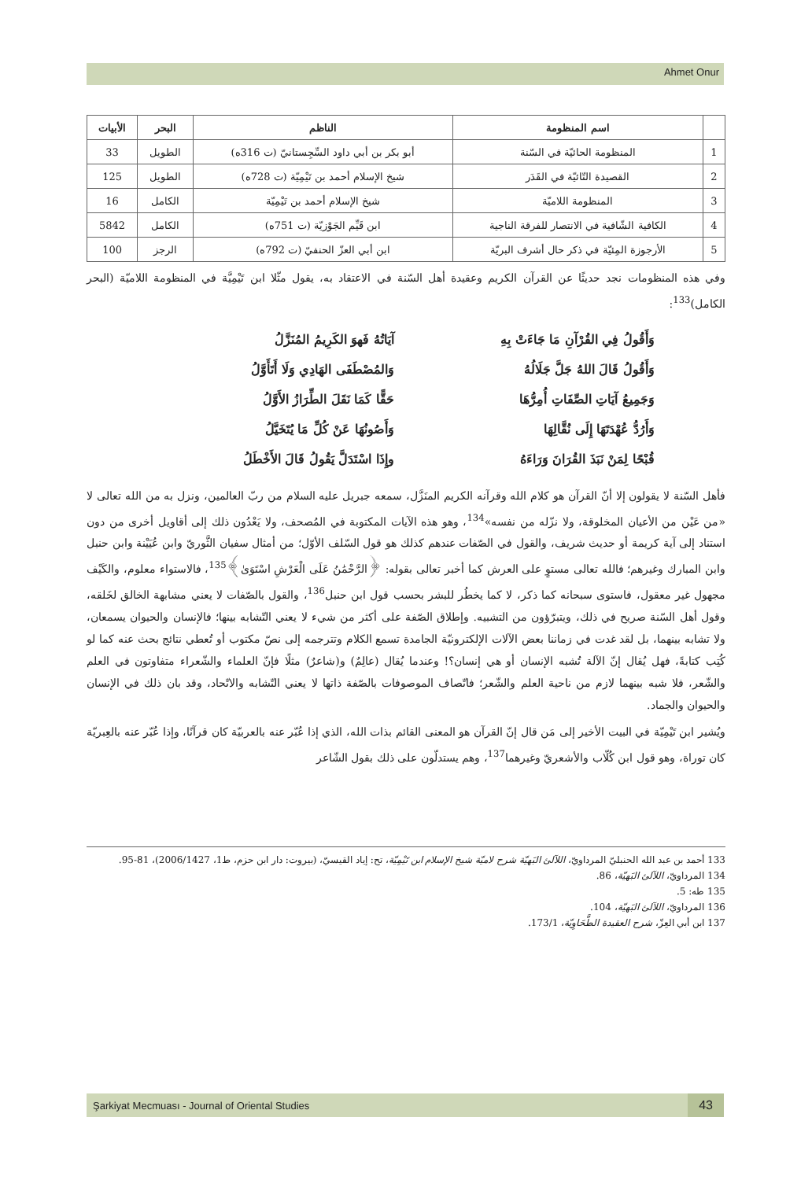Ahmet Onur
| | اسم المنظومة | الناظم | البحر | الأبيات |
| --- | --- | --- | --- | --- |
| 1 | المنظومة الحائيّة في السّنة | أبو بكر بن أبي داود السِّجِستانيّ (ت 316ه) | الطويل | 33 |
| 2 | القصيدة التّائيّة في القَدَر | شيخ الإسلام أحمد بن تَيْمِيّة (ت 728ه) | الطويل | 125 |
| 3 | المنظومة اللاميّة | شيخ الإسلام أحمد بن تَيْمِيّة | الكامل | 16 |
| 4 | الكافية الشّافية في الانتصار للفرقة الناجية | ابن قَيِّم الجَوْزيّة (ت 751ه) | الكامل | 5842 |
| 5 | الأرجوزة المِئيّة في ذكر حال أشرف البريّة | ابن أبي العزّ الحنفيّ (ت 792ه) | الرجز | 100 |
وفي هذه المنظومات نجد حديثًا عن القرآن الكريم وعقيدة أهل السّنة في الاعتقاد به، يقول مثّلا ابن تَيْمِيَّة في المنظومة اللاميّة (البحر الكامل)<sup>133</sup>:
وَأَقُولُ فِي القُرْآنِ مَا جَاءَتْ بِهِ
آيَاتُهُ فَهوَ الكَرِيمُ المُنَزَّلُ
وَأَقُولُ قَالَ اللهُ جَلَّ جَلَالُهُ
وَالمُصْطَفَى الهَادِي وَلَا أَتَأَوَّلُ
وَجَمِيعُ آيَاتِ الصِّفَاتِ أُمِرُّهَا
حَقًّا كَمَا نَقَلَ الطِّرَازُ الأَوَّلُ
وَأَرُدُّ عُهْدَتَهَا إِلَى نُقَّالِهَا
وَأَصُونُهَا عَنْ كُلِّ مَا يُتَخَيَّلُ
قُبْحًا لِمَنْ نَبَذَ القُرَانَ وَرَاءَهُ
وإِذَا اسْتَدَلَّ يَقُولُ قَالَ الأَخْطَلُ
فأهل السّنة لا يقولون إلا أنّ القرآن هو كلام الله وقرآنه الكريم المنَزَّل، سمعه جبريل عليه السلام من ربّ العالمين، ونزل به من الله تعالى لا «من عَيْن من الأعيان المخلوقة، ولا نزّله من نفسه»<sup>134</sup>، وهو هذه الآيات المكتوبة في المُصحف، ولا يَعْدُون ذلك إلى أقاويل أخرى من دون استناد إلى آية كريمة أو حديث شريف، والقول في الصّفات عندهم كذلك هو قول السّلف الأوّل؛ من أمثال سفيان الثَّوريّ وابن عُيَيْنة وابن حنبل وابن المبارك وغيرهم؛ فالله تعالى مستوٍ على العرش كما أخبر تعالى بقوله: ﴿الرَّحْمَٰنُ عَلَى الْعَرْشِ اسْتَوَىٰ﴾<sup>135</sup>، فالاستواء معلوم، والكَيْف مجهول غير معقول، فاستوى سبحانه كما ذكر، لا كما يخطُر للبشر بحسب قول ابن حنبل<sup>136</sup>، والقول بالصّفات لا يعني مشابهة الخالق لخَلقه، وقول أهل السّنة صريح في ذلك، ويتبرّؤون من التشبيه. وإطلاق الصّفة على أكثر من شيء لا يعني التّشابه بينها؛ فالإنسان والحيوان يسمعان، ولا تشابه بينهما، بل لقد غدت في زماننا بعض الآلات الإلكترونيّة الجامدة تسمع الكلام وتترجمه إلى نصّ مكتوب أو تُعطي نتائج بحث عنه كما لو كُتِب كتابةً، فهل يُقال إنّ الآلة تُشبه الإنسان أو هي إنسان؟! وعندما يُقال (عالِمٌ) و(شاعرٌ) مثلًا فإنّ العلماء والشّعراء متفاوتون في العلم والشّعر، فلا شبه بينهما لازم من ناحية العلم والشّعر؛ فاتّصاف الموصوفات بالصّفة ذاتها لا يعني التّشابه والاتّحاد، وقد بان ذلك في الإنسان والحيوان والجماد.
ويُشير ابن تَيْمِيّة في البيت الأخير إلى مَن قال إنّ القرآن هو المعنى القائم بذات الله، الذي إذا عُبّر عنه بالعربيّة كان قرآنًا، وإذا عُبّر عنه بالعِبريّة كان توراة، وهو قول ابن كُلّاب والأشعريّ وغيرهما<sup>137</sup>، وهم يستدلّون على ذلك بقول الشّاعر
133 أحمد بن عبد الله الحنبليّ المرداويّ، اللآلئ البَهيّة شرح لاميّة شيخ الإسلام ابن تَيْمِيّة، تح: إياد القيسيّ، (بيروت: دار ابن حزم، ط1، 2006/1427)، 81-95.
134 المرداويّ، اللآلئ البَهيّة، 86.
135 طه: 5.
136 المرداويّ، اللآلئ البَهيّة، 104.
137 ابن أبي العِزّ، شرح العقيدة الطَّحَاوِيّة، 173/1.
Şarkiyat Mecmuası - Journal of Oriental Studies 43